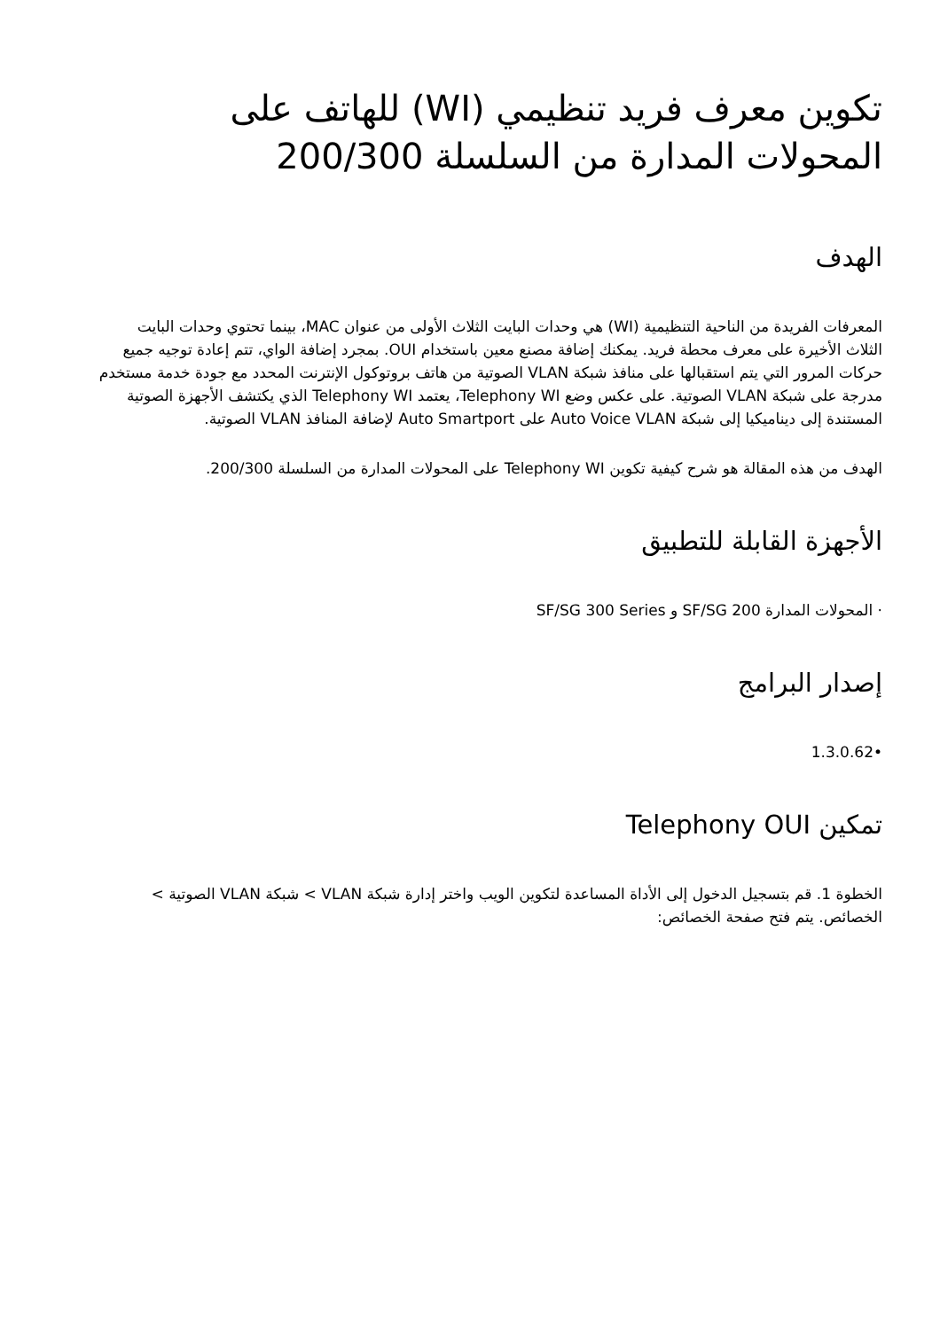تكوين معرف فريد تنظيمي (WI) للهاتف على المحولات المدارة من السلسلة 200/300
الهدف
المعرفات الفريدة من الناحية التنظيمية (WI) هي وحدات البايت الثلاث الأولى من عنوان MAC، بينما تحتوي وحدات البايت الثلاث الأخيرة على معرف محطة فريد. يمكنك إضافة مصنع معين باستخدام OUI. بمجرد إضافة الواي، تتم إعادة توجيه جميع حركات المرور التي يتم استقبالها على منافذ شبكة VLAN الصوتية من هاتف بروتوكول الإنترنت المحدد مع جودة خدمة مستخدم مدرجة على شبكة VLAN الصوتية. على عكس وضع Telephony WI، يعتمد Telephony WI الذي يكتشف الأجهزة الصوتية المستندة إلى ديناميكيا إلى شبكة Auto Voice VLAN على Auto Smartport لإضافة المنافذ VLAN الصوتية.
الهدف من هذه المقالة هو شرح كيفية تكوين Telephony WI على المحولات المدارة من السلسلة 200/300.
الأجهزة القابلة للتطبيق
· المحولات المدارة SF/SG 200 و SF/SG 300 Series
إصدار البرامج
•1.3.0.62
تمكين Telephony OUI
الخطوة 1. قم بتسجيل الدخول إلى الأداة المساعدة لتكوين الويب واختر إدارة شبكة VLAN > شبكة VLAN الصوتية > الخصائص. يتم فتح صفحة الخصائص: